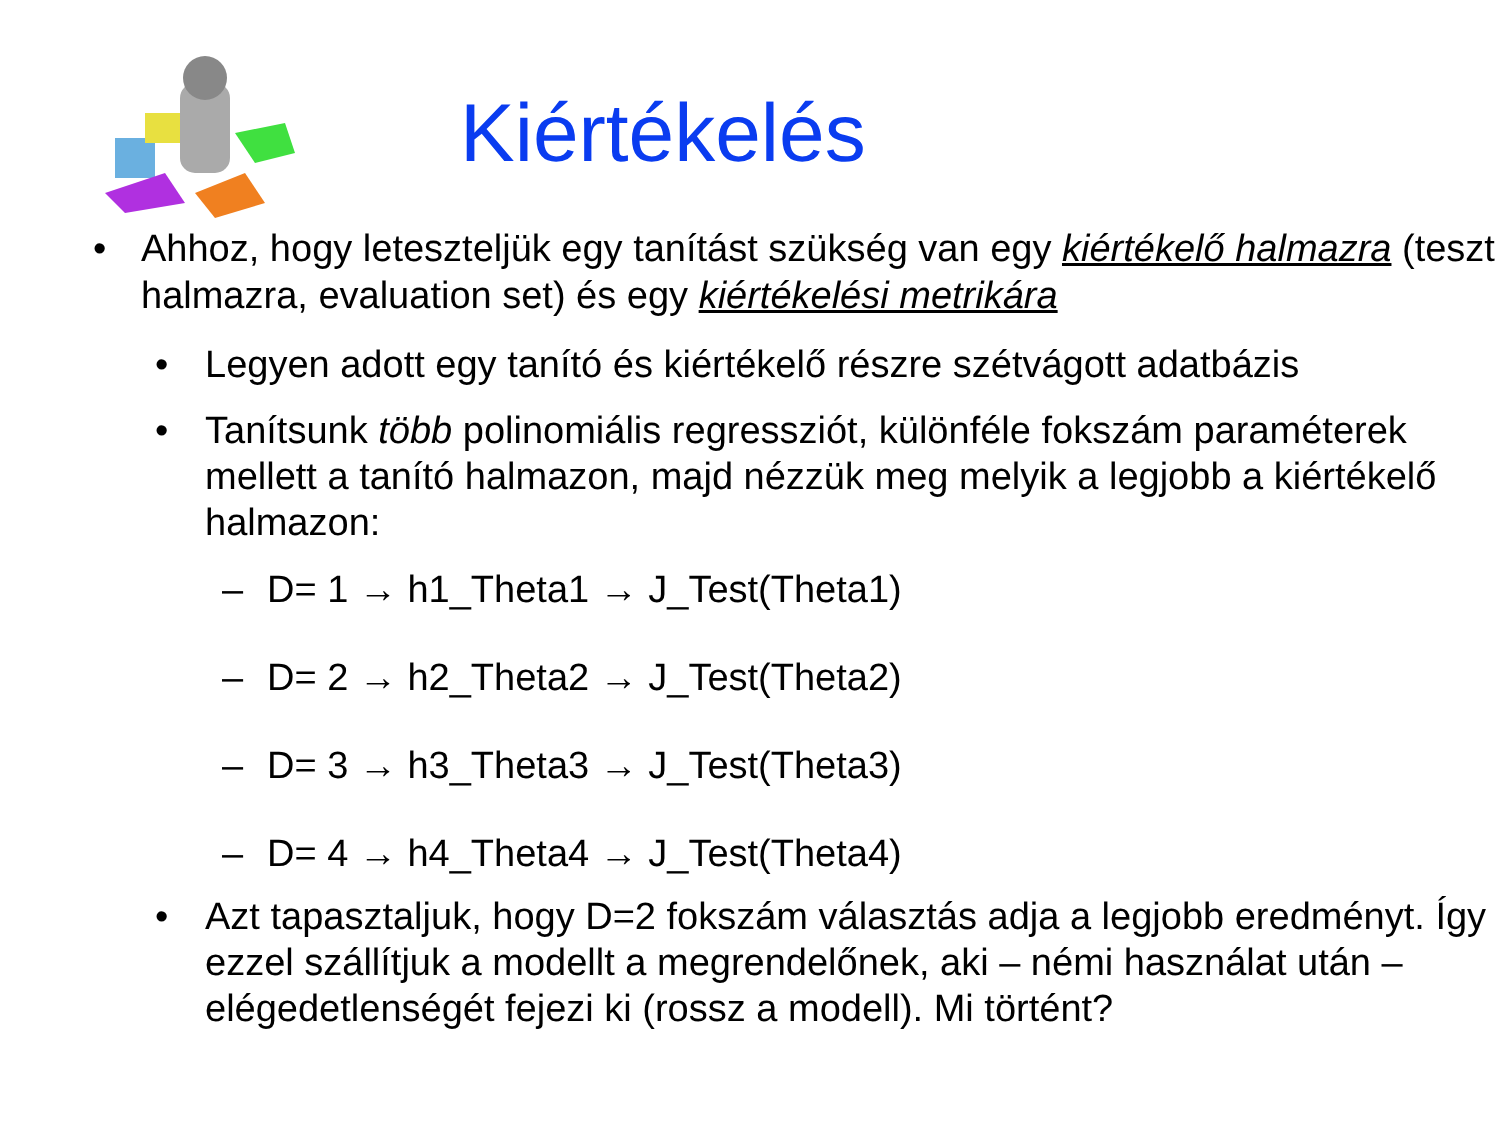Kiértékelés
• Ahhoz, hogy leteszteljük egy tanítást szükség van egy kiértékelő halmazra (teszt halmazra, evaluation set) és egy kiértékelési metrikára
• Legyen adott egy tanító és kiértékelő részre szétvágott adatbázis
• Tanítsunk több polinomiális regressziót, különféle fokszám paraméterek mellett a tanító halmazon, majd nézzük meg melyik a legjobb a kiértékelő halmazon:
– D= 1 → h1_Theta1 → J_Test(Theta1)
– D= 2 → h2_Theta2 → J_Test(Theta2)
– D= 3 → h3_Theta3 → J_Test(Theta3)
– D= 4 → h4_Theta4 → J_Test(Theta4)
• Azt tapasztaljuk, hogy D=2 fokszám választás adja a legjobb eredményt. Így ezzel szállítjuk a modellt a megrendelőnek, aki – némi használat után – elégedetlenségét fejezi ki (rossz a modell). Mi történt?